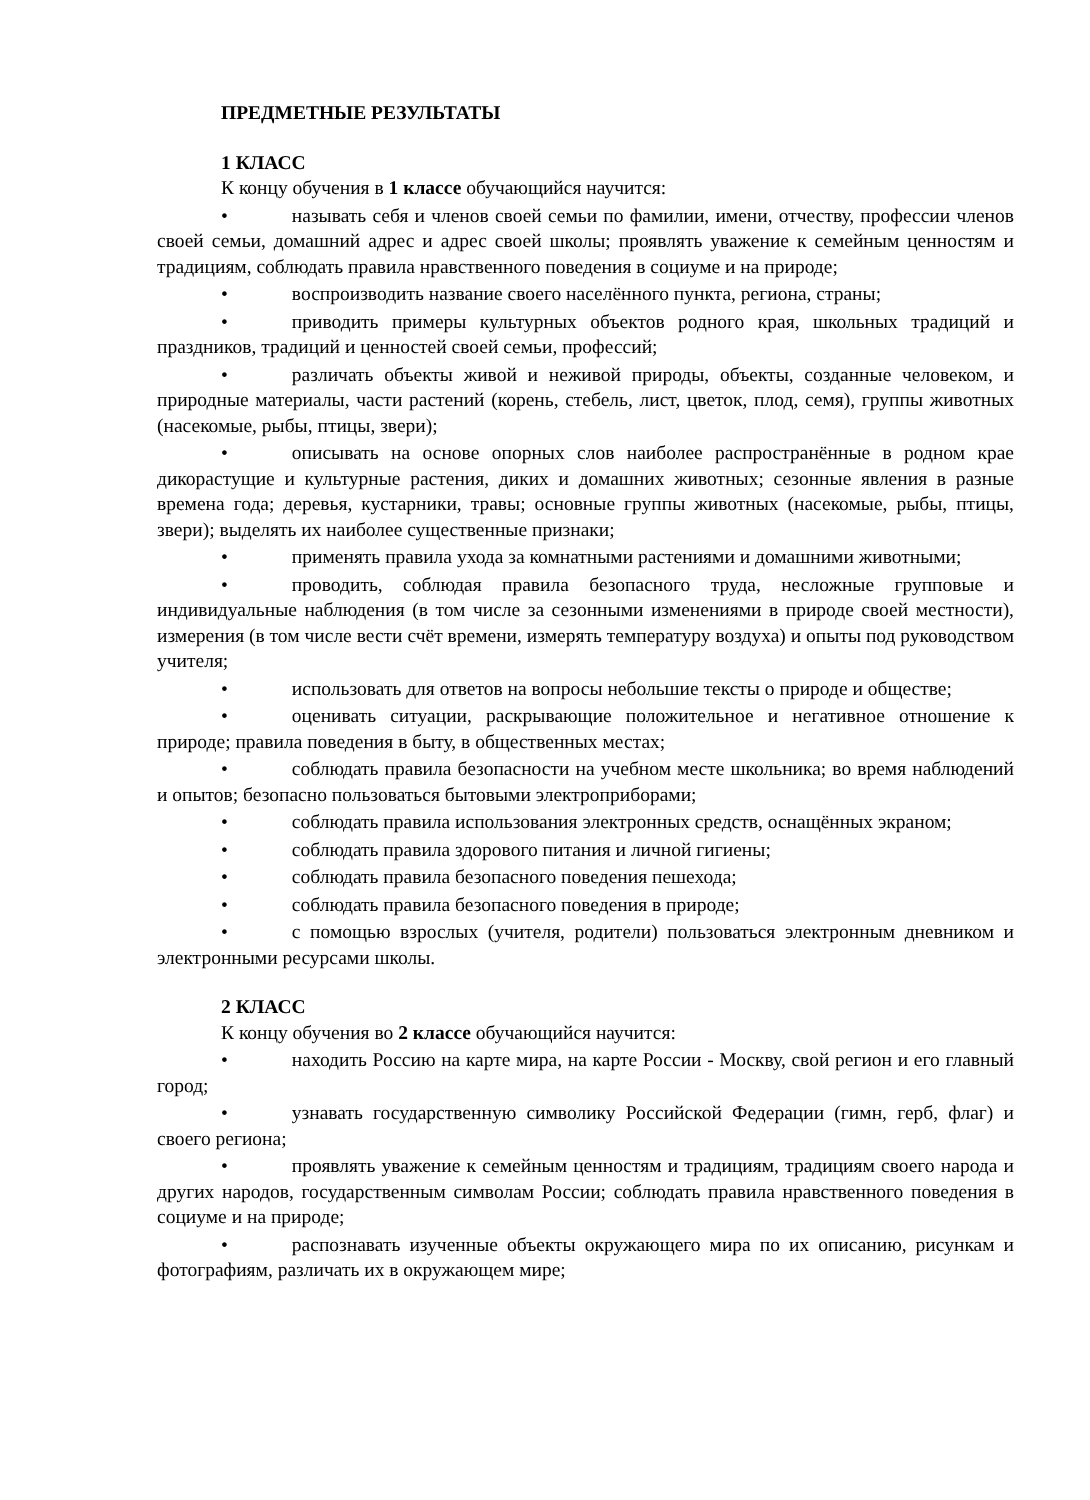ПРЕДМЕТНЫЕ РЕЗУЛЬТАТЫ
1 КЛАСС
К концу обучения в 1 классе обучающийся научится:
• называть себя и членов своей семьи по фамилии, имени, отчеству, профессии членов своей семьи, домашний адрес и адрес своей школы; проявлять уважение к семейным ценностям и традициям, соблюдать правила нравственного поведения в социуме и на природе;
• воспроизводить название своего населённого пункта, региона, страны;
• приводить примеры культурных объектов родного края, школьных традиций и праздников, традиций и ценностей своей семьи, профессий;
• различать объекты живой и неживой природы, объекты, созданные человеком, и природные материалы, части растений (корень, стебель, лист, цветок, плод, семя), группы животных (насекомые, рыбы, птицы, звери);
• описывать на основе опорных слов наиболее распространённые в родном крае дикорастущие и культурные растения, диких и домашних животных; сезонные явления в разные времена года; деревья, кустарники, травы; основные группы животных (насекомые, рыбы, птицы, звери); выделять их наиболее существенные признаки;
• применять правила ухода за комнатными растениями и домашними животными;
• проводить, соблюдая правила безопасного труда, несложные групповые и индивидуальные наблюдения (в том числе за сезонными изменениями в природе своей местности), измерения (в том числе вести счёт времени, измерять температуру воздуха) и опыты под руководством учителя;
• использовать для ответов на вопросы небольшие тексты о природе и обществе;
• оценивать ситуации, раскрывающие положительное и негативное отношение к природе; правила поведения в быту, в общественных местах;
• соблюдать правила безопасности на учебном месте школьника; во время наблюдений и опытов; безопасно пользоваться бытовыми электроприборами;
• соблюдать правила использования электронных средств, оснащённых экраном;
• соблюдать правила здорового питания и личной гигиены;
• соблюдать правила безопасного поведения пешехода;
• соблюдать правила безопасного поведения в природе;
• с помощью взрослых (учителя, родители) пользоваться электронным дневником и электронными ресурсами школы.
2 КЛАСС
К концу обучения во 2 классе обучающийся научится:
• находить Россию на карте мира, на карте России - Москву, свой регион и его главный город;
• узнавать государственную символику Российской Федерации (гимн, герб, флаг) и своего региона;
• проявлять уважение к семейным ценностям и традициям, традициям своего народа и других народов, государственным символам России; соблюдать правила нравственного поведения в социуме и на природе;
• распознавать изученные объекты окружающего мира по их описанию, рисункам и фотографиям, различать их в окружающем мире;